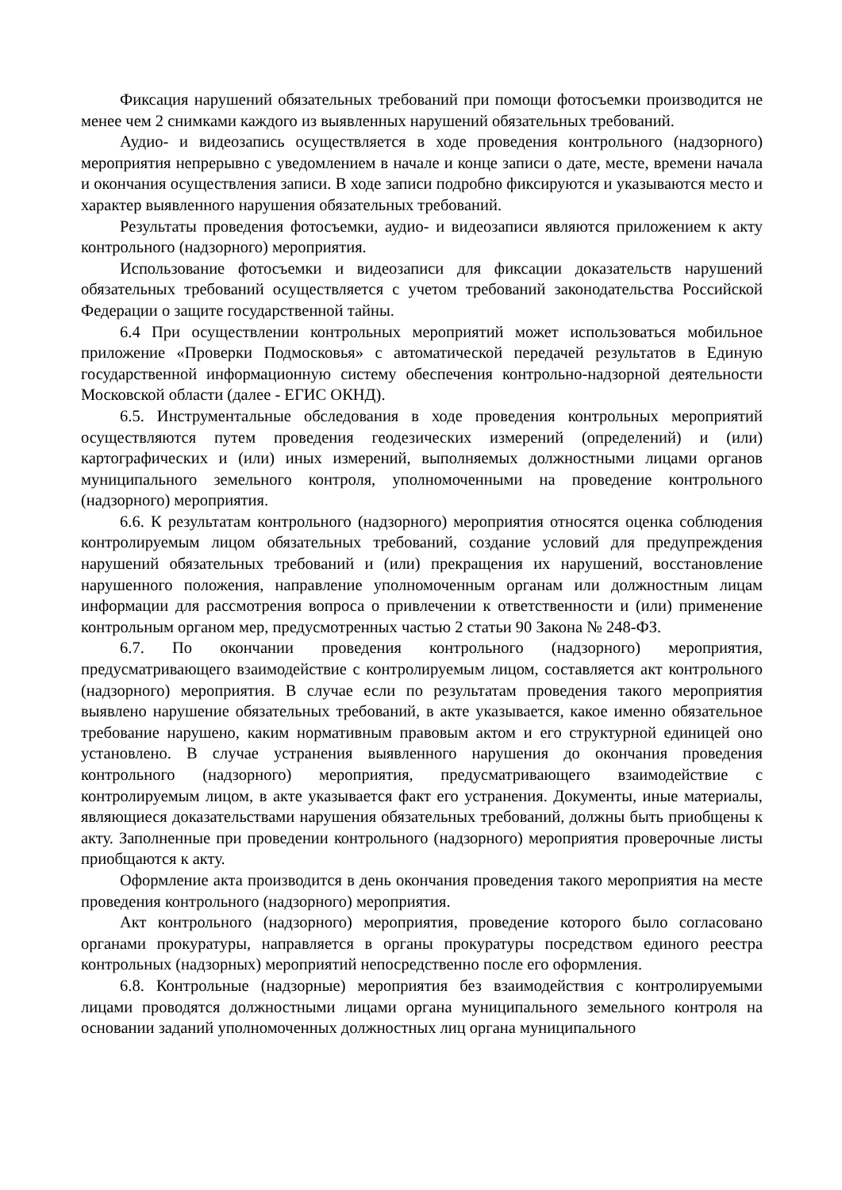Фиксация нарушений обязательных требований при помощи фотосъемки производится не менее чем 2 снимками каждого из выявленных нарушений обязательных требований.
Аудио- и видеозапись осуществляется в ходе проведения контрольного (надзорного) мероприятия непрерывно с уведомлением в начале и конце записи о дате, месте, времени начала и окончания осуществления записи. В ходе записи подробно фиксируются и указываются место и характер выявленного нарушения обязательных требований.
Результаты проведения фотосъемки, аудио- и видеозаписи являются приложением к акту контрольного (надзорного) мероприятия.
Использование фотосъемки и видеозаписи для фиксации доказательств нарушений обязательных требований осуществляется с учетом требований законодательства Российской Федерации о защите государственной тайны.
6.4 При осуществлении контрольных мероприятий может использоваться мобильное приложение «Проверки Подмосковья» с автоматической передачей результатов в Единую государственной информационную систему обеспечения контрольно-надзорной деятельности Московской области (далее - ЕГИС ОКНД).
6.5. Инструментальные обследования в ходе проведения контрольных мероприятий осуществляются путем проведения геодезических измерений (определений) и (или) картографических и (или) иных измерений, выполняемых должностными лицами органов муниципального земельного контроля, уполномоченными на проведение контрольного (надзорного) мероприятия.
6.6. К результатам контрольного (надзорного) мероприятия относятся оценка соблюдения контролируемым лицом обязательных требований, создание условий для предупреждения нарушений обязательных требований и (или) прекращения их нарушений, восстановление нарушенного положения, направление уполномоченным органам или должностным лицам информации для рассмотрения вопроса о привлечении к ответственности и (или) применение контрольным органом мер, предусмотренных частью 2 статьи 90 Закона № 248-ФЗ.
6.7. По окончании проведения контрольного (надзорного) мероприятия, предусматривающего взаимодействие с контролируемым лицом, составляется акт контрольного (надзорного) мероприятия. В случае если по результатам проведения такого мероприятия выявлено нарушение обязательных требований, в акте указывается, какое именно обязательное требование нарушено, каким нормативным правовым актом и его структурной единицей оно установлено. В случае устранения выявленного нарушения до окончания проведения контрольного (надзорного) мероприятия, предусматривающего взаимодействие с контролируемым лицом, в акте указывается факт его устранения. Документы, иные материалы, являющиеся доказательствами нарушения обязательных требований, должны быть приобщены к акту. Заполненные при проведении контрольного (надзорного) мероприятия проверочные листы приобщаются к акту.
Оформление акта производится в день окончания проведения такого мероприятия на месте проведения контрольного (надзорного) мероприятия.
Акт контрольного (надзорного) мероприятия, проведение которого было согласовано органами прокуратуры, направляется в органы прокуратуры посредством единого реестра контрольных (надзорных) мероприятий непосредственно после его оформления.
6.8. Контрольные (надзорные) мероприятия без взаимодействия с контролируемыми лицами проводятся должностными лицами органа муниципального земельного контроля на основании заданий уполномоченных должностных лиц органа муниципального